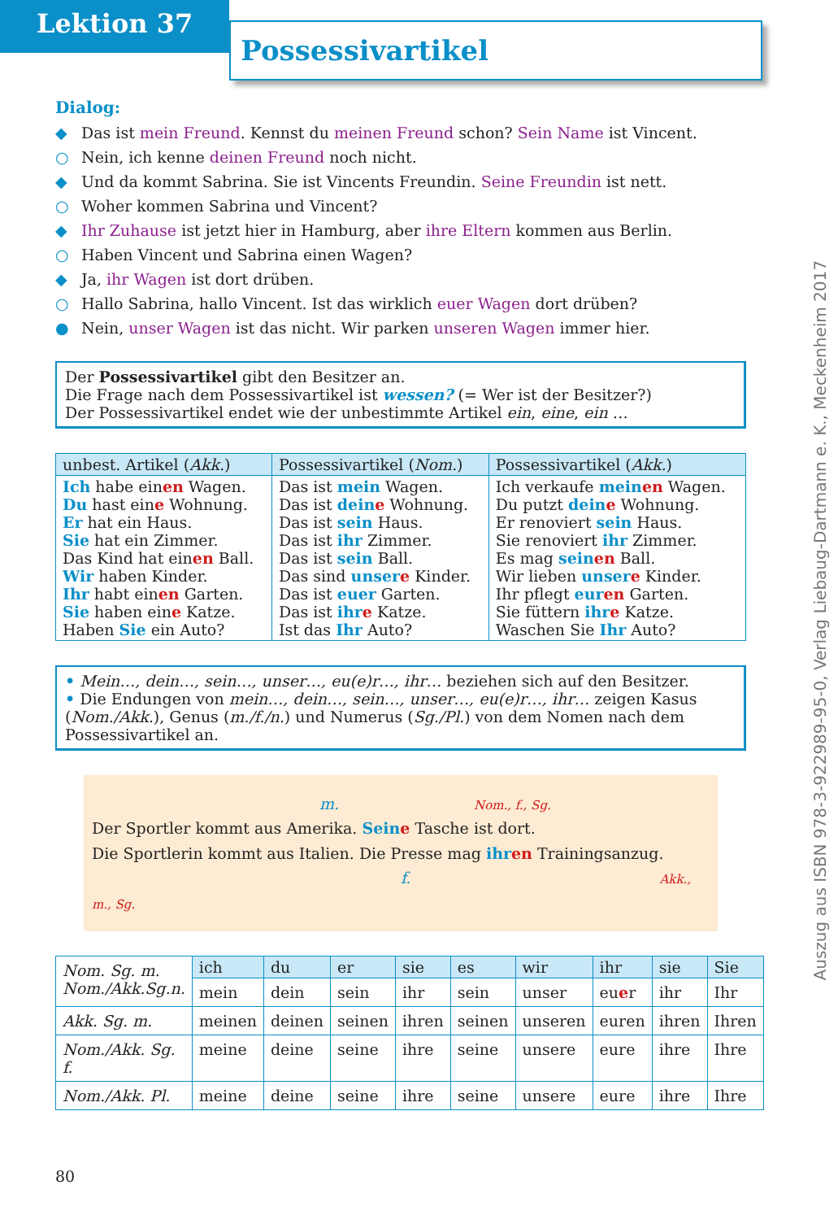Lektion 37
Possessivartikel
Dialog:
◆ Das ist mein Freund. Kennst du meinen Freund schon? Sein Name ist Vincent.
○ Nein, ich kenne deinen Freund noch nicht.
◆ Und da kommt Sabrina. Sie ist Vincents Freundin. Seine Freundin ist nett.
○ Woher kommen Sabrina und Vincent?
◆ Ihr Zuhause ist jetzt hier in Hamburg, aber ihre Eltern kommen aus Berlin.
○ Haben Vincent und Sabrina einen Wagen?
◆ Ja, ihr Wagen ist dort drüben.
○ Hallo Sabrina, hallo Vincent. Ist das wirklich euer Wagen dort drüben?
● Nein, unser Wagen ist das nicht. Wir parken unseren Wagen immer hier.
Der Possessivartikel gibt den Besitzer an.
Die Frage nach dem Possessivartikel ist wessen? (= Wer ist der Besitzer?)
Der Possessivartikel endet wie der unbestimmte Artikel ein, eine, ein …
| unbest. Artikel ( Akk. ) | Possessivartikel ( Nom. ) | Possessivartikel ( Akk. ) |
| --- | --- | --- |
| Ich habe ein en Wagen. Du hast ein e Wohnung. Er hat ein Haus. Sie hat ein Zimmer. Das Kind hat ein en Ball. Wir haben Kinder. Ihr habt ein en Garten. Sie haben ein e Katze. Haben Sie ein Auto? | Das ist mein Wagen. Das ist dein e Wohnung. Das ist sein Haus. Das ist ihr Zimmer. Das ist sein Ball. Das sind unser e Kinder. Das ist euer Garten. Das ist ihr e Katze. Ist das Ihr Auto? | Ich verkaufe mein en Wagen. Du putzt dein e Wohnung. Er renoviert sein Haus. Sie renoviert ihr Zimmer. Es mag sein en Ball. Wir lieben unser e Kinder. Ihr pflegt eur en Garten. Sie füttern ihr e Katze. Waschen Sie Ihr Auto? |
• Mein…, dein…, sein…, unser…, eu(e)r…, ihr… beziehen sich auf den Besitzer.
• Die Endungen von mein…, dein…, sein…, unser…, eu(e)r…, ihr… zeigen Kasus (Nom./Akk.), Genus (m./f./n.) und Numerus (Sg./Pl.) von dem Nomen nach dem Possessivartikel an.
m. Nom., f., Sg.
Der Sportler kommt aus Amerika. Seine Tasche ist dort.
Die Sportlerin kommt aus Italien. Die Presse mag ihren Trainingsanzug.
f. Akk., m., Sg.
| Nom. Sg. m. Nom./Akk.Sg.n. | ich | du | er | sie | es | wir | ihr | sie | Sie |
| | mein | dein | sein | ihr | sein | unser | eu e r | ihr | Ihr |
| Akk. Sg. m. | meinen | deinen | seinen | ihren | seinen | unseren | euren | ihren | Ihren |
| Nom./Akk. Sg. f. | meine | deine | seine | ihre | seine | unsere | eure | ihre | Ihre |
| Nom./Akk. Pl. | meine | deine | seine | ihre | seine | unsere | eure | ihre | Ihre |
80
Auszug aus ISBN 978-3-922989-95-0, Verlag Liebaug-Dartmann e. K., Meckenheim 2017